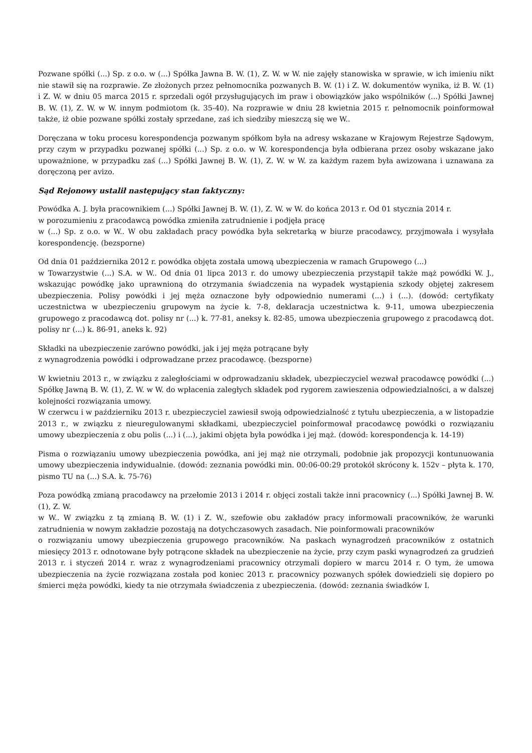Pozwane spółki (...) Sp. z o.o. w (...) Spółka Jawna B. W. (1), Z. W. w W. nie zajęły stanowiska w sprawie, w ich imieniu nikt nie stawił się na rozprawie. Ze złożonych przez pełnomocnika pozwanych B. W. (1) i Z. W. dokumentów wynika, iż B. W. (1) i Z. W. w dniu 05 marca 2015 r. sprzedali ogół przysługujących im praw i obowiązków jako wspólników (...) Spółki Jawnej B. W. (1), Z. W. w W. innym podmiotom (k. 35-40). Na rozprawie w dniu 28 kwietnia 2015 r. pełnomocnik poinformował także, iż obie pozwane spółki zostały sprzedane, zaś ich siedziby mieszczą się we W..
Doręczana w toku procesu korespondencja pozwanym spółkom była na adresy wskazane w Krajowym Rejestrze Sądowym, przy czym w przypadku pozwanej spółki (...) Sp. z o.o. w W. korespondencja była odbierana przez osoby wskazane jako upoważnione, w przypadku zaś (...) Spółki Jawnej B. W. (1), Z. W. w W. za każdym razem była awizowana i uznawana za doręczoną per avizo.
Sąd Rejonowy ustalił następujący stan faktyczny:
Powódka A. J. była pracownikiem (...) Spółki Jawnej B. W. (1), Z. W. w W. do końca 2013 r. Od 01 stycznia 2014 r.
w porozumieniu z pracodawcą powódka zmieniła zatrudnienie i podjęła pracę
w (...) Sp. z o.o. w W.. W obu zakładach pracy powódka była sekretarką w biurze pracodawcy, przyjmowała i wysyłała korespondencję. (bezsporne)
Od dnia 01 października 2012 r. powódka objęta została umową ubezpieczenia w ramach Grupowego (...)
w Towarzystwie (...) S.A. w W.. Od dnia 01 lipca 2013 r. do umowy ubezpieczenia przystąpił także mąż powódki W. J., wskazując powódkę jako uprawnioną do otrzymania świadczenia na wypadek wystąpienia szkody objętej zakresem ubezpieczenia. Polisy powódki i jej męża oznaczone były odpowiednio numerami (...) i (...). (dowód: certyfikaty uczestnictwa w ubezpieczeniu grupowym na życie k. 7-8, deklaracja uczestnictwa k. 9-11, umowa ubezpieczenia grupowego z pracodawcą dot. polisy nr (...) k. 77-81, aneksy k. 82-85, umowa ubezpieczenia grupowego z pracodawcą dot. polisy nr (...) k. 86-91, aneks k. 92)
Składki na ubezpieczenie zarówno powódki, jak i jej męża potrącane były
z wynagrodzenia powódki i odprowadzane przez pracodawcę. (bezsporne)
W kwietniu 2013 r., w związku z zaległościami w odprowadzaniu składek, ubezpieczyciel wezwał pracodawcę powódki (...) Spółkę Jawną B. W. (1), Z. W. w W. do wpłacenia zaległych składek pod rygorem zawieszenia odpowiedzialności, a w dalszej kolejności rozwiązania umowy.
W czerwcu i w październiku 2013 r. ubezpieczyciel zawiesił swoją odpowiedzialność z tytułu ubezpieczenia, a w listopadzie 2013 r., w związku z nieuregulowanymi składkami, ubezpieczyciel poinformował pracodawcę powódki o rozwiązaniu umowy ubezpieczenia z obu polis (...) i (...), jakimi objęta była powódka i jej mąż. (dowód: korespondencja k. 14-19)
Pisma o rozwiązaniu umowy ubezpieczenia powódka, ani jej mąż nie otrzymali, podobnie jak propozycji kontunuowania umowy ubezpieczenia indywidualnie. (dowód: zeznania powódki min. 00:06-00:29 protokół skrócony k. 152v – płyta k. 170, pismo TU na (...) S.A. k. 75-76)
Poza powódką zmianą pracodawcy na przełomie 2013 i 2014 r. objęci zostali także inni pracownicy (...) Spółki Jawnej B. W. (1), Z. W.
w W.. W związku z tą zmianą B. W. (1) i Z. W., szefowie obu zakładów pracy informowali pracowników, że warunki zatrudnienia w nowym zakładzie pozostają na dotychczasowych zasadach. Nie poinformowali pracowników
o rozwiązaniu umowy ubezpieczenia grupowego pracowników. Na paskach wynagrodzeń pracowników z ostatnich miesięcy 2013 r. odnotowane były potrącone składek na ubezpieczenie na życie, przy czym paski wynagrodzeń za grudzień 2013 r. i styczeń 2014 r. wraz z wynagrodzeniami pracownicy otrzymali dopiero w marcu 2014 r. O tym, że umowa ubezpieczenia na życie rozwiązana została pod koniec 2013 r. pracownicy pozwanych spółek dowiedzieli się dopiero po śmierci męża powódki, kiedy ta nie otrzymała świadczenia z ubezpieczenia. (dowód: zeznania świadków I.